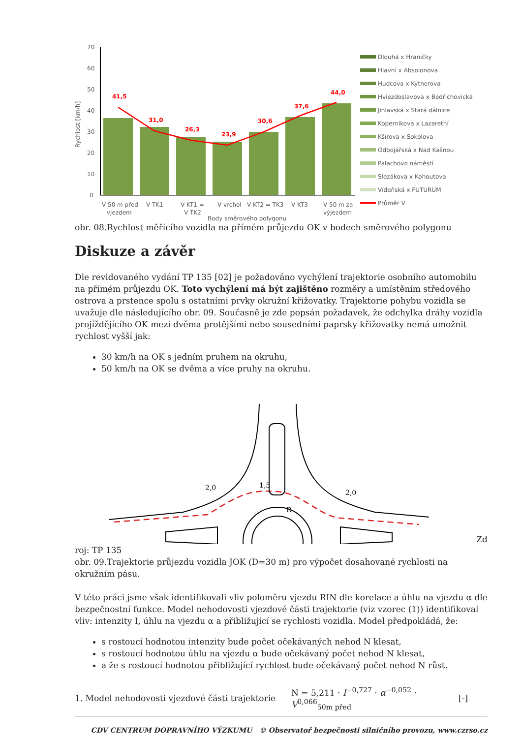Rychlost [km/h]
70
60
50
40
30
20
10
0
41,5
31,0
26,3
23,9
30,6
37,6
44,0
V 50 m před
vjezdem
V TK1
V KT1 =
V TK2
V vrchol
V KT2 = TK3
V KT3
V 50 m za
výjezdem
Body směrového polygonu
Dlouhá x Hraničky
Hlavní x Absolonova
Hudcova x Kytnerova
Hviezdoslavova x Bedřichovická
Jihlavská x Stará dálnice
Koperníkova x Lazaretní
Kšírova x Sokolova
Odbojářská x Nad Kašnou
Palachovo náměstí
Slezákova x Kohoutova
Vídeňská x FUTURUM
Průměr V
obr. 08.Rychlost měřícího vozidla na přímém průjezdu OK v bodech směrového polygonu
Diskuze a závěr
Dle revidovaného vydání TP 135 [02] je požadováno vychýlení trajektorie osobního automobilu na přímém průjezdu OK. Toto vychýlení má být zajištěno rozměry a umístěním středového ostrova a prstence spolu s ostatními prvky okružní křižovatky. Trajektorie pohybu vozidla se uvažuje dle následujícího obr. 09. Současně je zde popsán požadavek, že odchylka dráhy vozidla projíždějícího OK mezi dvěma protějšími nebo sousedními paprsky křižovatky nemá umožnit rychlost vyšší jak:
30 km/h na OK s jedním pruhem na okruhu,
50 km/h na OK se dvěma a více pruhy na okruhu.
2,0
1,5
2,0
R
Zd
roj: TP 135
obr. 09.Trajektorie průjezdu vozidla JOK (D=30 m) pro výpočet dosahované rychlosti na okružním pásu.
V této práci jsme však identifikovali vliv poloměru vjezdu RIN dle korelace a úhlu na vjezdu α dle bezpečnostní funkce. Model nehodovosti vjezdové části trajektorie (viz vzorec (1)) identifikoval vliv: intenzity I, úhlu na vjezdu α a přibližující se rychlosti vozidla. Model předpokládá, že:
s rostoucí hodnotou intenzity bude počet očekávaných nehod N klesat,
s rostoucí hodnotou úhlu na vjezdu α bude očekávaný počet nehod N klesat,
a že s rostoucí hodnotou přibližující rychlost bude očekávaný počet nehod N růst.
1. Model nehodovosti vjezdové části trajektorie N = 5,211 · I<sup>−0,727</sup> · α<sup>−0,052</sup> · V<sup>0,066</sup><sub>50m před</sub> [-]
CDV CENTRUM DOPRAVNÍHO VÝZKUMU © Observatoř bezpečnosti silničního provozu, www.czrso.cz